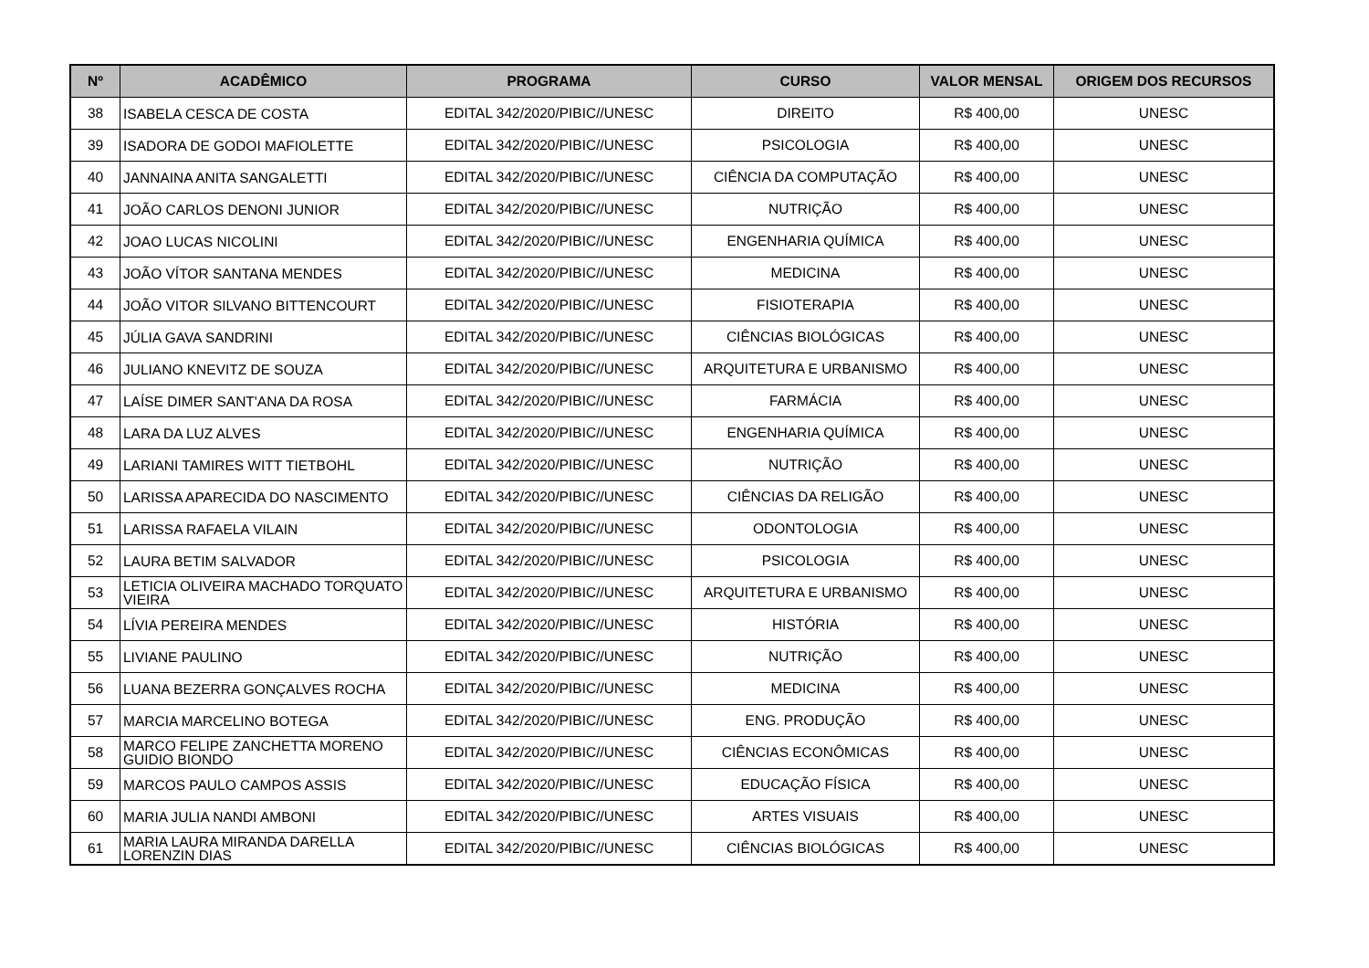| Nº | ACADÊMICO | PROGRAMA | CURSO | VALOR MENSAL | ORIGEM DOS RECURSOS |
| --- | --- | --- | --- | --- | --- |
| 38 | ISABELA CESCA DE COSTA | EDITAL 342/2020/PIBIC//UNESC | DIREITO | R$ 400,00 | UNESC |
| 39 | ISADORA DE GODOI MAFIOLETTE | EDITAL 342/2020/PIBIC//UNESC | PSICOLOGIA | R$ 400,00 | UNESC |
| 40 | JANNAINA ANITA SANGALETTI | EDITAL 342/2020/PIBIC//UNESC | CIÊNCIA DA COMPUTAÇÃO | R$ 400,00 | UNESC |
| 41 | JOÃO CARLOS DENONI JUNIOR | EDITAL 342/2020/PIBIC//UNESC | NUTRIÇÃO | R$ 400,00 | UNESC |
| 42 | JOAO LUCAS NICOLINI | EDITAL 342/2020/PIBIC//UNESC | ENGENHARIA QUÍMICA | R$ 400,00 | UNESC |
| 43 | JOÃO VÍTOR SANTANA MENDES | EDITAL 342/2020/PIBIC//UNESC | MEDICINA | R$ 400,00 | UNESC |
| 44 | JOÃO VITOR SILVANO BITTENCOURT | EDITAL 342/2020/PIBIC//UNESC | FISIOTERAPIA | R$ 400,00 | UNESC |
| 45 | JÚLIA GAVA SANDRINI | EDITAL 342/2020/PIBIC//UNESC | CIÊNCIAS BIOLÓGICAS | R$ 400,00 | UNESC |
| 46 | JULIANO KNEVITZ DE SOUZA | EDITAL 342/2020/PIBIC//UNESC | ARQUITETURA E URBANISMO | R$ 400,00 | UNESC |
| 47 | LAÍSE DIMER SANT'ANA DA ROSA | EDITAL 342/2020/PIBIC//UNESC | FARMÁCIA | R$ 400,00 | UNESC |
| 48 | LARA DA LUZ ALVES | EDITAL 342/2020/PIBIC//UNESC | ENGENHARIA QUÍMICA | R$ 400,00 | UNESC |
| 49 | LARIANI TAMIRES WITT TIETBOHL | EDITAL 342/2020/PIBIC//UNESC | NUTRIÇÃO | R$ 400,00 | UNESC |
| 50 | LARISSA APARECIDA DO NASCIMENTO | EDITAL 342/2020/PIBIC//UNESC | CIÊNCIAS DA RELIGÃO | R$ 400,00 | UNESC |
| 51 | LARISSA RAFAELA VILAIN | EDITAL 342/2020/PIBIC//UNESC | ODONTOLOGIA | R$ 400,00 | UNESC |
| 52 | LAURA BETIM SALVADOR | EDITAL 342/2020/PIBIC//UNESC | PSICOLOGIA | R$ 400,00 | UNESC |
| 53 | LETICIA OLIVEIRA MACHADO TORQUATO VIEIRA | EDITAL 342/2020/PIBIC//UNESC | ARQUITETURA E URBANISMO | R$ 400,00 | UNESC |
| 54 | LÍVIA PEREIRA MENDES | EDITAL 342/2020/PIBIC//UNESC | HISTÓRIA | R$ 400,00 | UNESC |
| 55 | LIVIANE PAULINO | EDITAL 342/2020/PIBIC//UNESC | NUTRIÇÃO | R$ 400,00 | UNESC |
| 56 | LUANA BEZERRA GONÇALVES ROCHA | EDITAL 342/2020/PIBIC//UNESC | MEDICINA | R$ 400,00 | UNESC |
| 57 | MARCIA MARCELINO BOTEGA | EDITAL 342/2020/PIBIC//UNESC | ENG. PRODUÇÃO | R$ 400,00 | UNESC |
| 58 | MARCO FELIPE ZANCHETTA MORENO GUIDIO BIONDO | EDITAL 342/2020/PIBIC//UNESC | CIÊNCIAS ECONÔMICAS | R$ 400,00 | UNESC |
| 59 | MARCOS PAULO CAMPOS ASSIS | EDITAL 342/2020/PIBIC//UNESC | EDUCAÇÃO FÍSICA | R$ 400,00 | UNESC |
| 60 | MARIA JULIA NANDI AMBONI | EDITAL 342/2020/PIBIC//UNESC | ARTES VISUAIS | R$ 400,00 | UNESC |
| 61 | MARIA LAURA MIRANDA DARELLA LORENZIN DIAS | EDITAL 342/2020/PIBIC//UNESC | CIÊNCIAS BIOLÓGICAS | R$ 400,00 | UNESC |